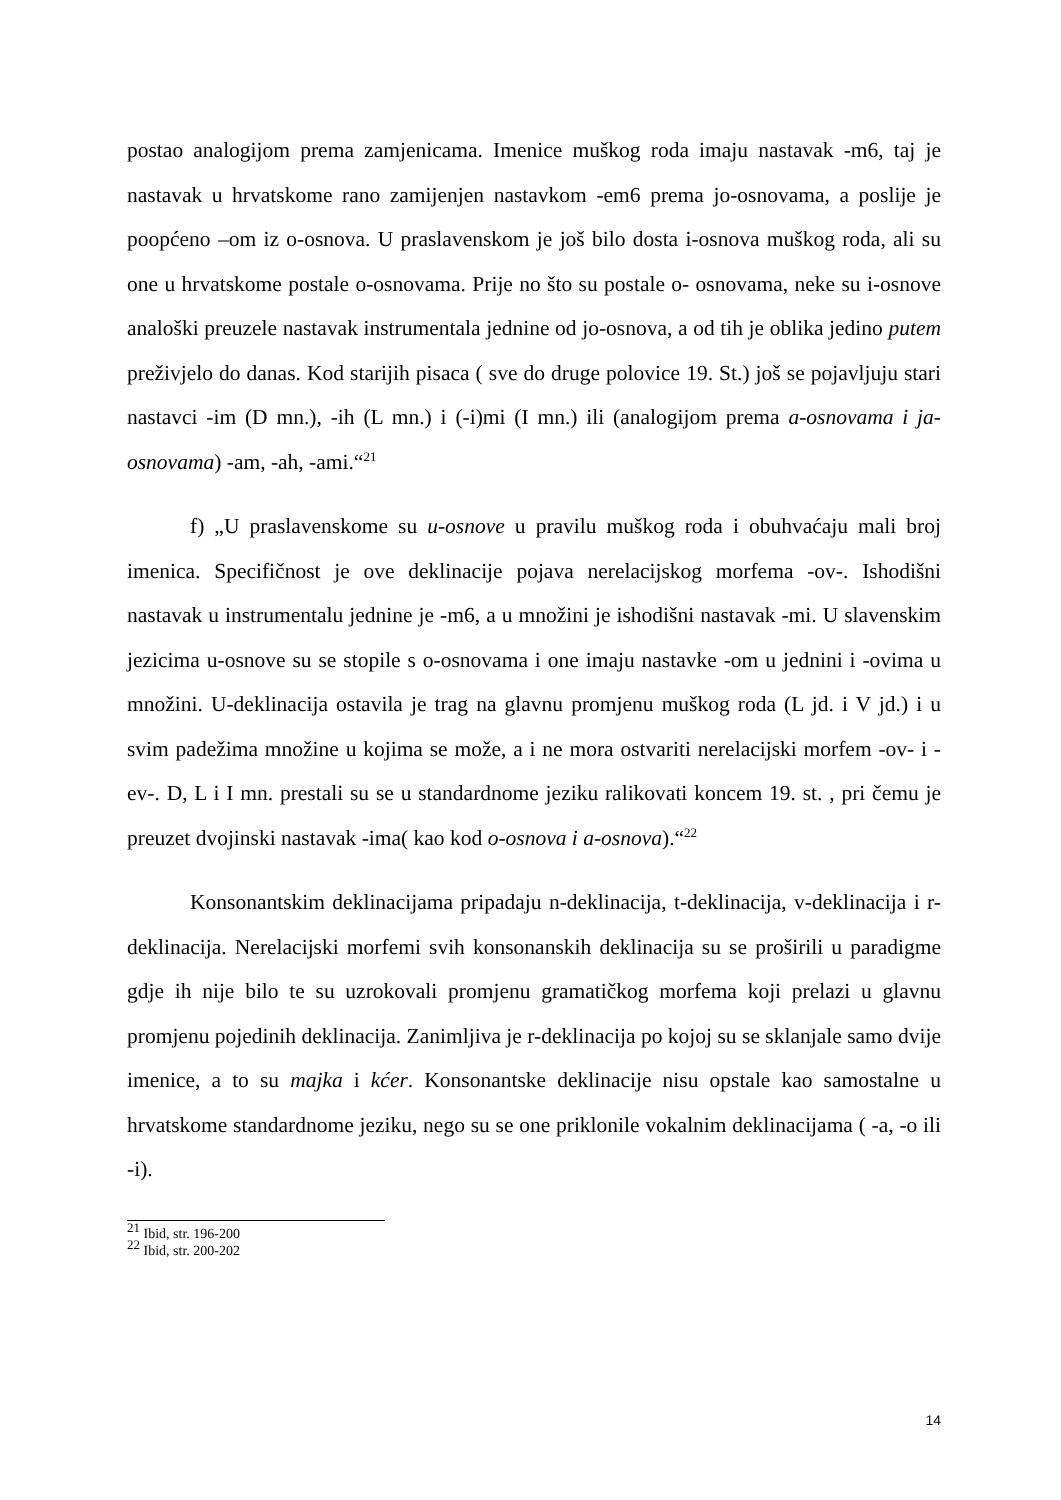postao analogijom prema zamjenicama. Imenice muškog roda imaju nastavak -m6, taj je nastavak u hrvatskome rano zamijenjen nastavkom -em6 prema jo-osnovama, a poslije je poopćeno –om iz o-osnova. U praslavenskom je još bilo dosta i-osnova muškog roda, ali su one u hrvatskome postale o-osnovama. Prije no što su postale o- osnovama, neke su i-osnove analoški preuzele nastavak instrumentala jednine od jo-osnova, a od tih je oblika jedino putem preživjelo do danas. Kod starijih pisaca ( sve do druge polovice 19. St.) još se pojavljuju stari nastavci -im (D mn.), -ih (L mn.) i (-i)mi (I mn.) ili (analogijom prema a-osnovama i ja-osnovama) -am, -ah, -ami.“<sup>21</sup>
f) „U praslavenskome su u-osnove u pravilu muškog roda i obuhvaćaju mali broj imenica. Specifičnost je ove deklinacije pojava nerelacijskog morfema -ov-. Ishodišni nastavak u instrumentalu jednine je -m6, a u množini je ishodišni nastavak -mi. U slavenskim jezicima u-osnove su se stopile s o-osnovama i one imaju nastavke -om u jednini i -ovima u množini. U-deklinacija ostavila je trag na glavnu promjenu muškog roda (L jd. i V jd.) i u svim padežima množine u kojima se može, a i ne mora ostvariti nerelacijski morfem -ov- i -ev-. D, L i I mn. prestali su se u standardnome jeziku ralikovati koncem 19. st. , pri čemu je preuzet dvojinski nastavak -ima( kao kod o-osnova i a-osnova).“<sup>22</sup>
Konsonantskim deklinacijama pripadaju n-deklinacija, t-deklinacija, v-deklinacija i r-deklinacija. Nerelacijski morfemi svih konsonanskih deklinacija su se proširili u paradigme gdje ih nije bilo te su uzrokovali promjenu gramatičkog morfema koji prelazi u glavnu promjenu pojedinih deklinacija. Zanimljiva je r-deklinacija po kojoj su se sklanjale samo dvije imenice, a to su majka i kćer. Konsonantske deklinacije nisu opstale kao samostalne u hrvatskome standardnome jeziku, nego su se one priklonile vokalnim deklinacijama ( -a, -o ili -i).
<sup>21</sup> Ibid, str. 196-200
<sup>22</sup> Ibid, str. 200-202
14